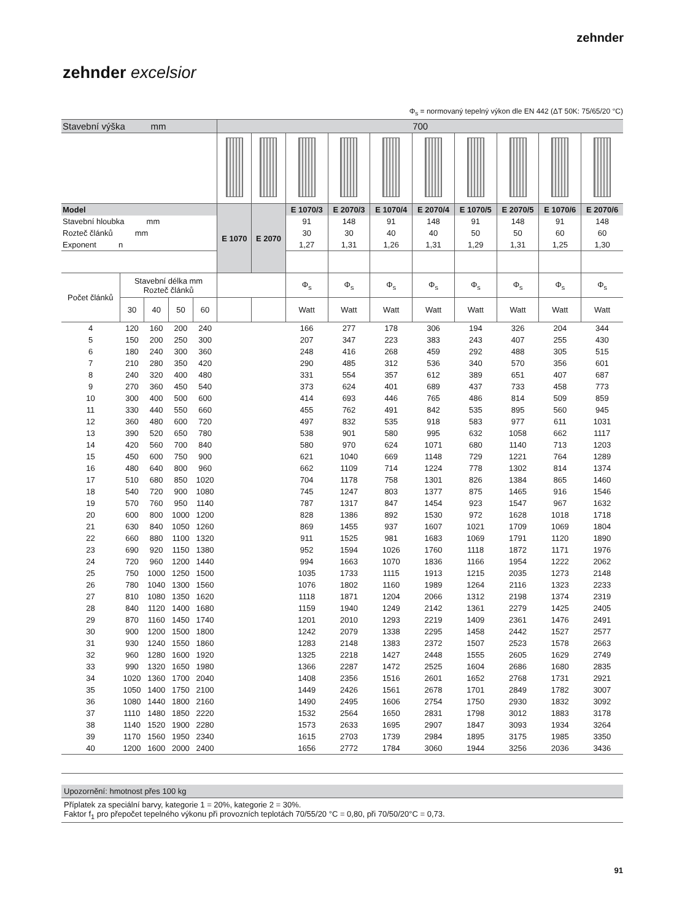zehnder
zehnder excelsior
Φ<sub>s</sub> = normovaný tepelný výkon dle EN 442 (ΔT 50K: 75/65/20 °C)
| Stavební výška mm | | | | | 700 | | | | | | | | | |
| Model | | | | | E 1070 | E 2070 | E 1070/3 | E 2070/3 | E 1070/4 | E 2070/4 | E 1070/5 | E 2070/5 | E 1070/6 | E 2070/6 |
| Stavební hloubka mm | | | | | | | 91 | 148 | 91 | 148 | 91 | 148 | 91 | 148 |
| Rozteč článků mm | | | | | | | 30 | 30 | 40 | 40 | 50 | 50 | 60 | 60 |
| Exponent n | | | | | | | 1,27 | 1,31 | 1,26 | 1,31 | 1,29 | 1,31 | 1,25 | 1,30 |
| Počet článků | Stavební délka mm Rozteč článků | | | | | | Φ<sub>s</sub> | Φ<sub>s</sub> | Φ<sub>s</sub> | Φ<sub>s</sub> | Φ<sub>s</sub> | Φ<sub>s</sub> | Φ<sub>s</sub> | Φ<sub>s</sub> |
| | 30 | 40 | 50 | 60 | | | Watt | Watt | Watt | Watt | Watt | Watt | Watt | Watt |
| 4 | 120 | 160 | 200 | 240 | | | 166 | 277 | 178 | 306 | 194 | 326 | 204 | 344 |
| 5 | 150 | 200 | 250 | 300 | | | 207 | 347 | 223 | 383 | 243 | 407 | 255 | 430 |
| 6 | 180 | 240 | 300 | 360 | | | 248 | 416 | 268 | 459 | 292 | 488 | 305 | 515 |
| 7 | 210 | 280 | 350 | 420 | | | 290 | 485 | 312 | 536 | 340 | 570 | 356 | 601 |
| 8 | 240 | 320 | 400 | 480 | | | 331 | 554 | 357 | 612 | 389 | 651 | 407 | 687 |
| 9 | 270 | 360 | 450 | 540 | | | 373 | 624 | 401 | 689 | 437 | 733 | 458 | 773 |
| 10 | 300 | 400 | 500 | 600 | | | 414 | 693 | 446 | 765 | 486 | 814 | 509 | 859 |
| 11 | 330 | 440 | 550 | 660 | | | 455 | 762 | 491 | 842 | 535 | 895 | 560 | 945 |
| 12 | 360 | 480 | 600 | 720 | | | 497 | 832 | 535 | 918 | 583 | 977 | 611 | 1031 |
| 13 | 390 | 520 | 650 | 780 | | | 538 | 901 | 580 | 995 | 632 | 1058 | 662 | 1117 |
| 14 | 420 | 560 | 700 | 840 | | | 580 | 970 | 624 | 1071 | 680 | 1140 | 713 | 1203 |
| 15 | 450 | 600 | 750 | 900 | | | 621 | 1040 | 669 | 1148 | 729 | 1221 | 764 | 1289 |
| 16 | 480 | 640 | 800 | 960 | | | 662 | 1109 | 714 | 1224 | 778 | 1302 | 814 | 1374 |
| 17 | 510 | 680 | 850 | 1020 | | | 704 | 1178 | 758 | 1301 | 826 | 1384 | 865 | 1460 |
| 18 | 540 | 720 | 900 | 1080 | | | 745 | 1247 | 803 | 1377 | 875 | 1465 | 916 | 1546 |
| 19 | 570 | 760 | 950 | 1140 | | | 787 | 1317 | 847 | 1454 | 923 | 1547 | 967 | 1632 |
| 20 | 600 | 800 | 1000 | 1200 | | | 828 | 1386 | 892 | 1530 | 972 | 1628 | 1018 | 1718 |
| 21 | 630 | 840 | 1050 | 1260 | | | 869 | 1455 | 937 | 1607 | 1021 | 1709 | 1069 | 1804 |
| 22 | 660 | 880 | 1100 | 1320 | | | 911 | 1525 | 981 | 1683 | 1069 | 1791 | 1120 | 1890 |
| 23 | 690 | 920 | 1150 | 1380 | | | 952 | 1594 | 1026 | 1760 | 1118 | 1872 | 1171 | 1976 |
| 24 | 720 | 960 | 1200 | 1440 | | | 994 | 1663 | 1070 | 1836 | 1166 | 1954 | 1222 | 2062 |
| 25 | 750 | 1000 | 1250 | 1500 | | | 1035 | 1733 | 1115 | 1913 | 1215 | 2035 | 1273 | 2148 |
| 26 | 780 | 1040 | 1300 | 1560 | | | 1076 | 1802 | 1160 | 1989 | 1264 | 2116 | 1323 | 2233 |
| 27 | 810 | 1080 | 1350 | 1620 | | | 1118 | 1871 | 1204 | 2066 | 1312 | 2198 | 1374 | 2319 |
| 28 | 840 | 1120 | 1400 | 1680 | | | 1159 | 1940 | 1249 | 2142 | 1361 | 2279 | 1425 | 2405 |
| 29 | 870 | 1160 | 1450 | 1740 | | | 1201 | 2010 | 1293 | 2219 | 1409 | 2361 | 1476 | 2491 |
| 30 | 900 | 1200 | 1500 | 1800 | | | 1242 | 2079 | 1338 | 2295 | 1458 | 2442 | 1527 | 2577 |
| 31 | 930 | 1240 | 1550 | 1860 | | | 1283 | 2148 | 1383 | 2372 | 1507 | 2523 | 1578 | 2663 |
| 32 | 960 | 1280 | 1600 | 1920 | | | 1325 | 2218 | 1427 | 2448 | 1555 | 2605 | 1629 | 2749 |
| 33 | 990 | 1320 | 1650 | 1980 | | | 1366 | 2287 | 1472 | 2525 | 1604 | 2686 | 1680 | 2835 |
| 34 | 1020 | 1360 | 1700 | 2040 | | | 1408 | 2356 | 1516 | 2601 | 1652 | 2768 | 1731 | 2921 |
| 35 | 1050 | 1400 | 1750 | 2100 | | | 1449 | 2426 | 1561 | 2678 | 1701 | 2849 | 1782 | 3007 |
| 36 | 1080 | 1440 | 1800 | 2160 | | | 1490 | 2495 | 1606 | 2754 | 1750 | 2930 | 1832 | 3092 |
| 37 | 1110 | 1480 | 1850 | 2220 | | | 1532 | 2564 | 1650 | 2831 | 1798 | 3012 | 1883 | 3178 |
| 38 | 1140 | 1520 | 1900 | 2280 | | | 1573 | 2633 | 1695 | 2907 | 1847 | 3093 | 1934 | 3264 |
| 39 | 1170 | 1560 | 1950 | 2340 | | | 1615 | 2703 | 1739 | 2984 | 1895 | 3175 | 1985 | 3350 |
| 40 | 1200 | 1600 | 2000 | 2400 | | | 1656 | 2772 | 1784 | 3060 | 1944 | 3256 | 2036 | 3436 |
Upozornění: hmotnost přes 100 kg
Příplatek za speciální barvy, kategorie 1 = 20%, kategorie 2 = 30%.
Faktor f<sub>1</sub> pro přepočet tepelného výkonu při provozních teplotách 70/55/20 °C = 0,80, při 70/50/20°C = 0,73.
91